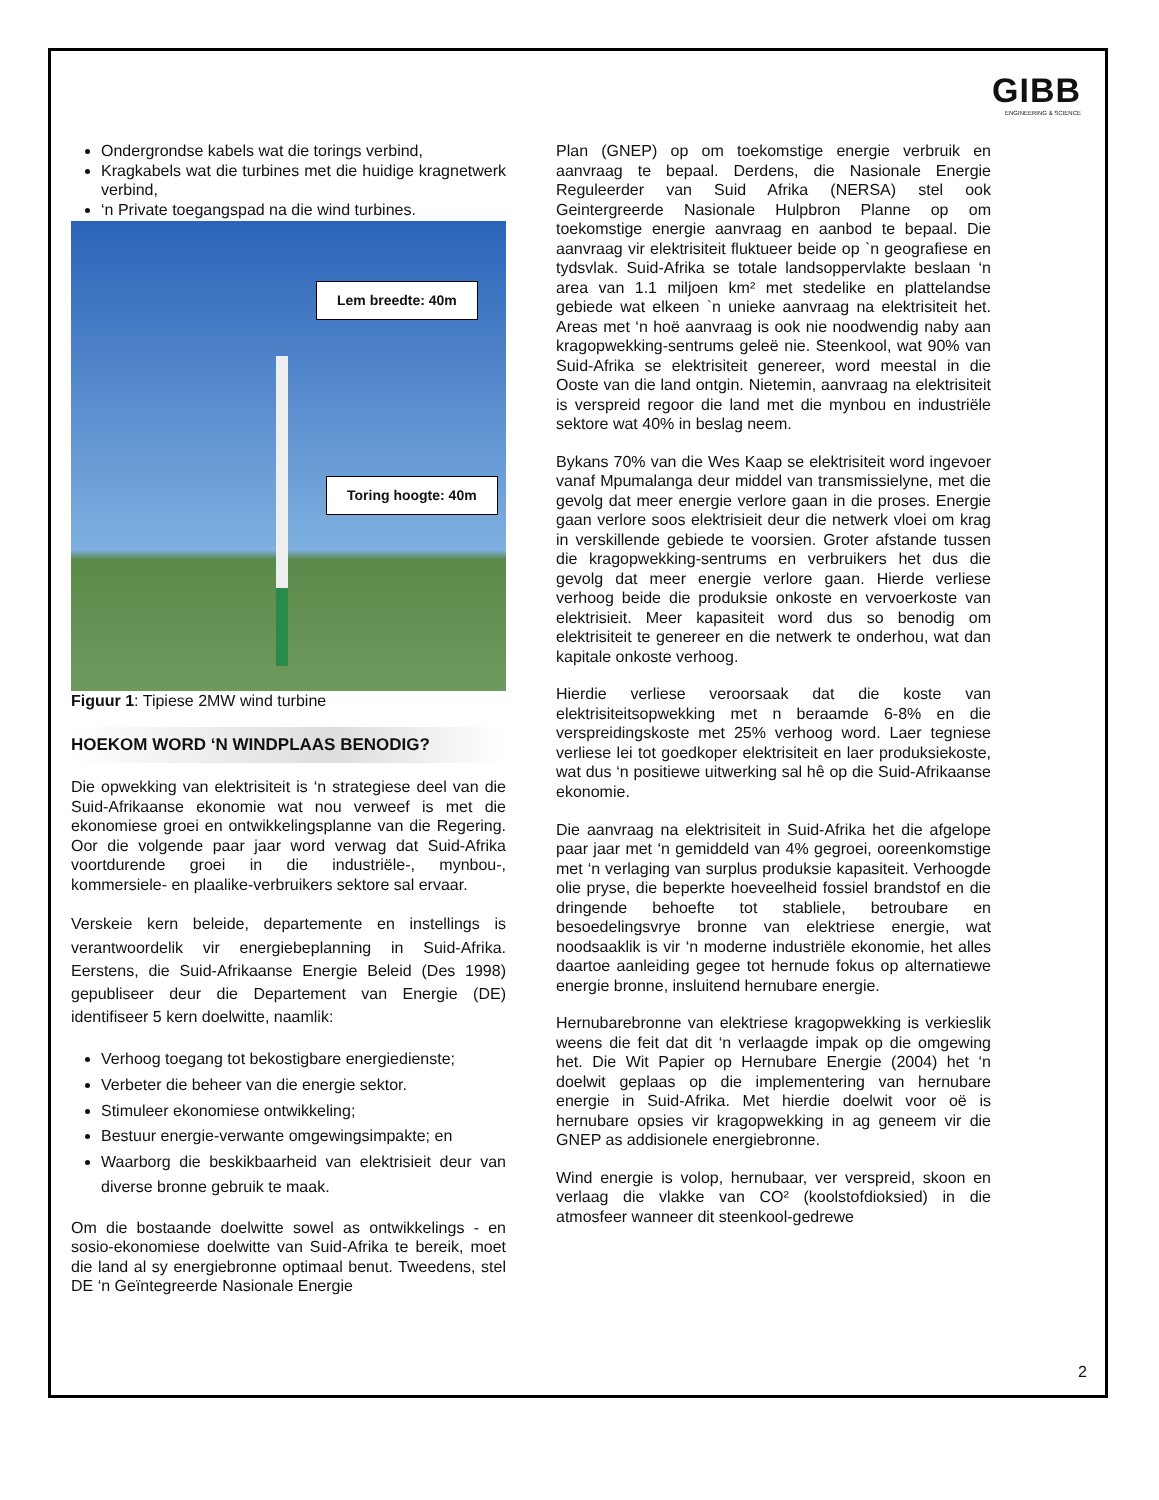GIBB
ENGINEERING & SCIENCE
Ondergrondse kabels wat die torings verbind,
Kragkabels wat die turbines met die huidige kragnetwerk verbind,
‘n Private toegangspad na die wind turbines.
Lem breedte: 40m
Toring hoogte: 40m
Figuur 1: Tipiese 2MW wind turbine
HOEKOM WORD ‘N WINDPLAAS BENODIG?
Die opwekking van elektrisiteit is ‘n strategiese deel van die Suid-Afrikaanse ekonomie wat nou verweef is met die ekonomiese groei en ontwikkelingsplanne van die Regering. Oor die volgende paar jaar word verwag dat Suid-Afrika voortdurende groei in die industriële-, mynbou-, kommersiele- en plaalike-verbruikers sektore sal ervaar.
Verskeie kern beleide, departemente en instellings is verantwoordelik vir energiebeplanning in Suid-Afrika. Eerstens, die Suid-Afrikaanse Energie Beleid (Des 1998) gepubliseer deur die Departement van Energie (DE) identifiseer 5 kern doelwitte, naamlik:
Verhoog toegang tot bekostigbare energiedienste;
Verbeter die beheer van die energie sektor.
Stimuleer ekonomiese ontwikkeling;
Bestuur energie-verwante omgewingsimpakte; en
Waarborg die beskikbaarheid van elektrisieit deur van diverse bronne gebruik te maak.
Om die bostaande doelwitte sowel as ontwikkelings - en sosio-ekonomiese doelwitte van Suid-Afrika te bereik, moet die land al sy energiebronne optimaal benut. Tweedens, stel DE ‘n Geïntegreerde Nasionale Energie
Plan (GNEP) op om toekomstige energie verbruik en aanvraag te bepaal. Derdens, die Nasionale Energie Reguleerder van Suid Afrika (NERSA) stel ook Geintergreerde Nasionale Hulpbron Planne op om toekomstige energie aanvraag en aanbod te bepaal. Die aanvraag vir elektrisiteit fluktueer beide op `n geografiese en tydsvlak. Suid-Afrika se totale landsoppervlakte beslaan ‘n area van 1.1 miljoen km² met stedelike en plattelandse gebiede wat elkeen `n unieke aanvraag na elektrisiteit het. Areas met ‘n hoë aanvraag is ook nie noodwendig naby aan kragopwekking-sentrums geleë nie. Steenkool, wat 90% van Suid-Afrika se elektrisiteit genereer, word meestal in die Ooste van die land ontgin. Nietemin, aanvraag na elektrisiteit is verspreid regoor die land met die mynbou en industriële sektore wat 40% in beslag neem.
Bykans 70% van die Wes Kaap se elektrisiteit word ingevoer vanaf Mpumalanga deur middel van transmissielyne, met die gevolg dat meer energie verlore gaan in die proses. Energie gaan verlore soos elektrisieit deur die netwerk vloei om krag in verskillende gebiede te voorsien. Groter afstande tussen die kragopwekking-sentrums en verbruikers het dus die gevolg dat meer energie verlore gaan. Hierde verliese verhoog beide die produksie onkoste en vervoerkoste van elektrisieit. Meer kapasiteit word dus so benodig om elektrisiteit te genereer en die netwerk te onderhou, wat dan kapitale onkoste verhoog.
Hierdie verliese veroorsaak dat die koste van elektrisiteitsopwekking met n beraamde 6-8% en die verspreidingskoste met 25% verhoog word. Laer tegniese verliese lei tot goedkoper elektrisiteit en laer produksiekoste, wat dus ‘n positiewe uitwerking sal hê op die Suid-Afrikaanse ekonomie.
Die aanvraag na elektrisiteit in Suid-Afrika het die afgelope paar jaar met ‘n gemiddeld van 4% gegroei, ooreenkomstige met ‘n verlaging van surplus produksie kapasiteit. Verhoogde olie pryse, die beperkte hoeveelheid fossiel brandstof en die dringende behoefte tot stabliele, betroubare en besoedelingsvrye bronne van elektriese energie, wat noodsaaklik is vir ‘n moderne industriële ekonomie, het alles daartoe aanleiding gegee tot hernude fokus op alternatiewe energie bronne, insluitend hernubare energie.
Hernubarebronne van elektriese kragopwekking is verkieslik weens die feit dat dit ‘n verlaagde impak op die omgewing het. Die Wit Papier op Hernubare Energie (2004) het ‘n doelwit geplaas op die implementering van hernubare energie in Suid-Afrika. Met hierdie doelwit voor oë is hernubare opsies vir kragopwekking in ag geneem vir die GNEP as addisionele energiebronne.
Wind energie is volop, hernubaar, ver verspreid, skoon en verlaag die vlakke van CO² (koolstofdioksied) in die atmosfeer wanneer dit steenkool-gedrewe
2